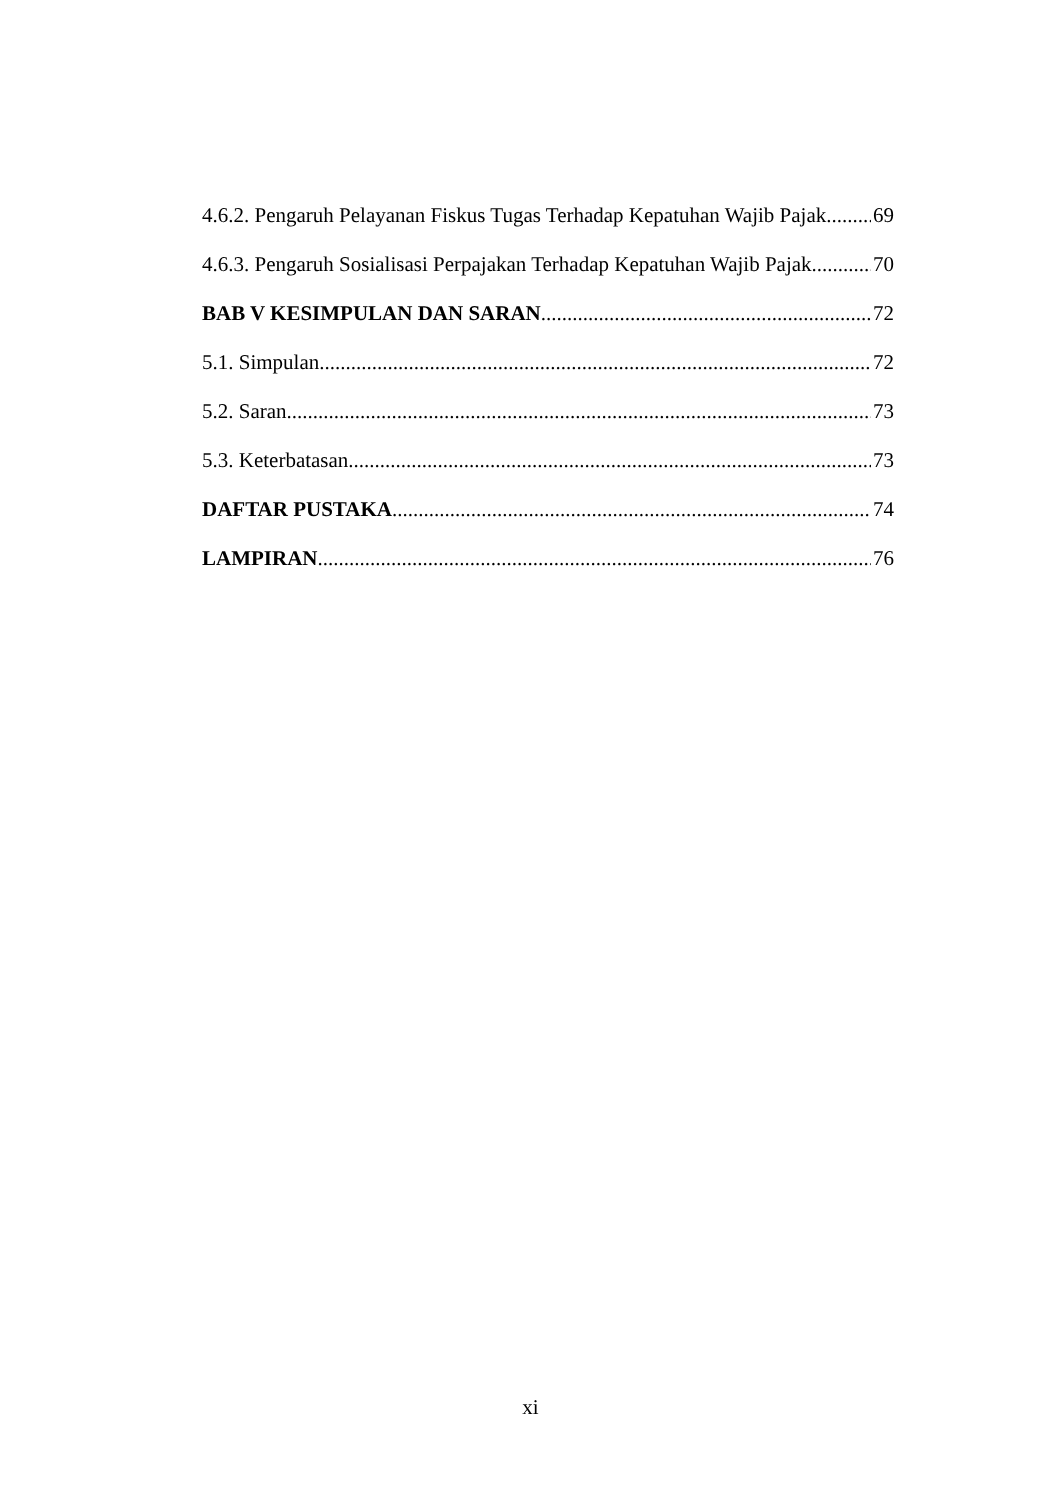4.6.2. Pengaruh Pelayanan Fiskus Tugas Terhadap Kepatuhan Wajib Pajak 69
4.6.3. Pengaruh Sosialisasi Perpajakan Terhadap Kepatuhan Wajib Pajak 70
BAB V KESIMPULAN DAN SARAN 72
5.1. Simpulan 72
5.2. Saran 73
5.3. Keterbatasan 73
DAFTAR PUSTAKA 74
LAMPIRAN 76
xi